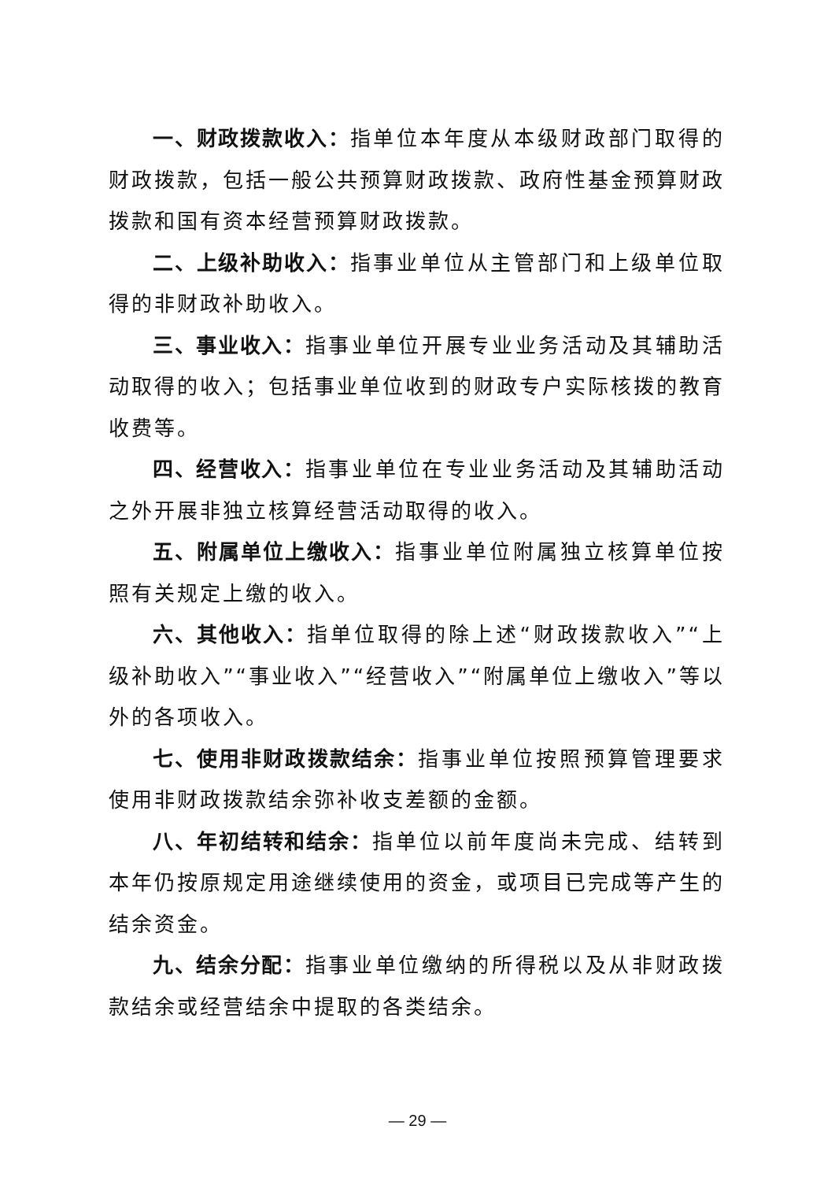一、财政拨款收入：指单位本年度从本级财政部门取得的财政拨款，包括一般公共预算财政拨款、政府性基金预算财政拨款和国有资本经营预算财政拨款。
二、上级补助收入：指事业单位从主管部门和上级单位取得的非财政补助收入。
三、事业收入：指事业单位开展专业业务活动及其辅助活动取得的收入；包括事业单位收到的财政专户实际核拨的教育收费等。
四、经营收入：指事业单位在专业业务活动及其辅助活动之外开展非独立核算经营活动取得的收入。
五、附属单位上缴收入：指事业单位附属独立核算单位按照有关规定上缴的收入。
六、其他收入：指单位取得的除上述“财政拨款收入”“上级补助收入”“事业收入”“经营收入”“附属单位上缴收入”等以外的各项收入。
七、使用非财政拨款结余：指事业单位按照预算管理要求使用非财政拨款结余弥补收支差额的金额。
八、年初结转和结余：指单位以前年度尚未完成、结转到本年仍按原规定用途继续使用的资金，或项目已完成等产生的结余资金。
九、结余分配：指事业单位缴纳的所得税以及从非财政拨款结余或经营结余中提取的各类结余。
— 29 —